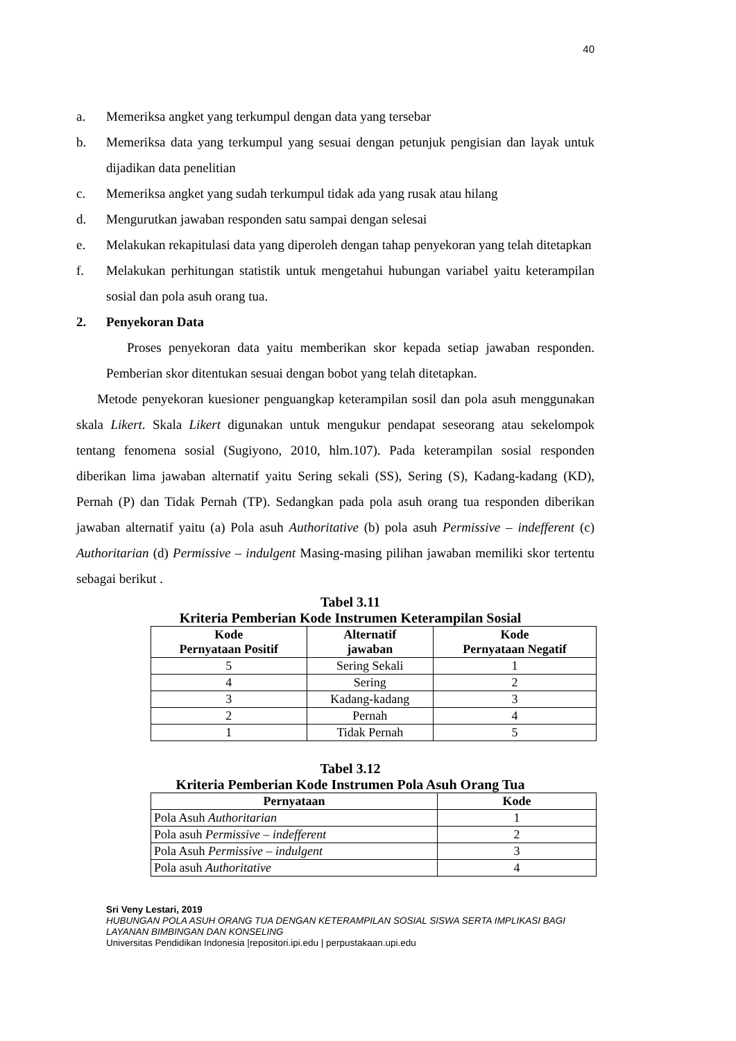40
a. Memeriksa angket yang terkumpul dengan data yang tersebar
b. Memeriksa data yang terkumpul yang sesuai dengan petunjuk pengisian dan layak untuk dijadikan data penelitian
c. Memeriksa angket yang sudah terkumpul tidak ada yang rusak atau hilang
d. Mengurutkan jawaban responden satu sampai dengan selesai
e. Melakukan rekapitulasi data yang diperoleh dengan tahap penyekoran yang telah ditetapkan
f. Melakukan perhitungan statistik untuk mengetahui hubungan variabel yaitu keterampilan sosial dan pola asuh orang tua.
2. Penyekoran Data
Proses penyekoran data yaitu memberikan skor kepada setiap jawaban responden. Pemberian skor ditentukan sesuai dengan bobot yang telah ditetapkan.
Metode penyekoran kuesioner penguangkap keterampilan sosil dan pola asuh menggunakan skala Likert. Skala Likert digunakan untuk mengukur pendapat seseorang atau sekelompok tentang fenomena sosial (Sugiyono, 2010, hlm.107). Pada keterampilan sosial responden diberikan lima jawaban alternatif yaitu Sering sekali (SS), Sering (S), Kadang-kadang (KD), Pernah (P) dan Tidak Pernah (TP). Sedangkan pada pola asuh orang tua responden diberikan jawaban alternatif yaitu (a) Pola asuh Authoritative (b) pola asuh Permissive – indefferent (c) Authoritarian (d) Permissive – indulgent Masing-masing pilihan jawaban memiliki skor tertentu sebagai berikut .
Tabel 3.11
Kriteria Pemberian Kode Instrumen Keterampilan Sosial
| Kode Pernyataan Positif | Alternatif jawaban | Kode Pernyataan Negatif |
| --- | --- | --- |
| 5 | Sering Sekali | 1 |
| 4 | Sering | 2 |
| 3 | Kadang-kadang | 3 |
| 2 | Pernah | 4 |
| 1 | Tidak Pernah | 5 |
Tabel 3.12
Kriteria Pemberian Kode Instrumen Pola Asuh Orang Tua
| Pernyataan | Kode |
| --- | --- |
| Pola Asuh Authoritarian | 1 |
| Pola asuh Permissive – indefferent | 2 |
| Pola Asuh Permissive – indulgent | 3 |
| Pola asuh Authoritative | 4 |
Sri Veny Lestari, 2019
HUBUNGAN POLA ASUH ORANG TUA DENGAN KETERAMPILAN SOSIAL SISWA SERTA IMPLIKASI BAGI LAYANAN BIMBINGAN DAN KONSELING
Universitas Pendidikan Indonesia |repositori.ipi.edu | perpustakaan.upi.edu